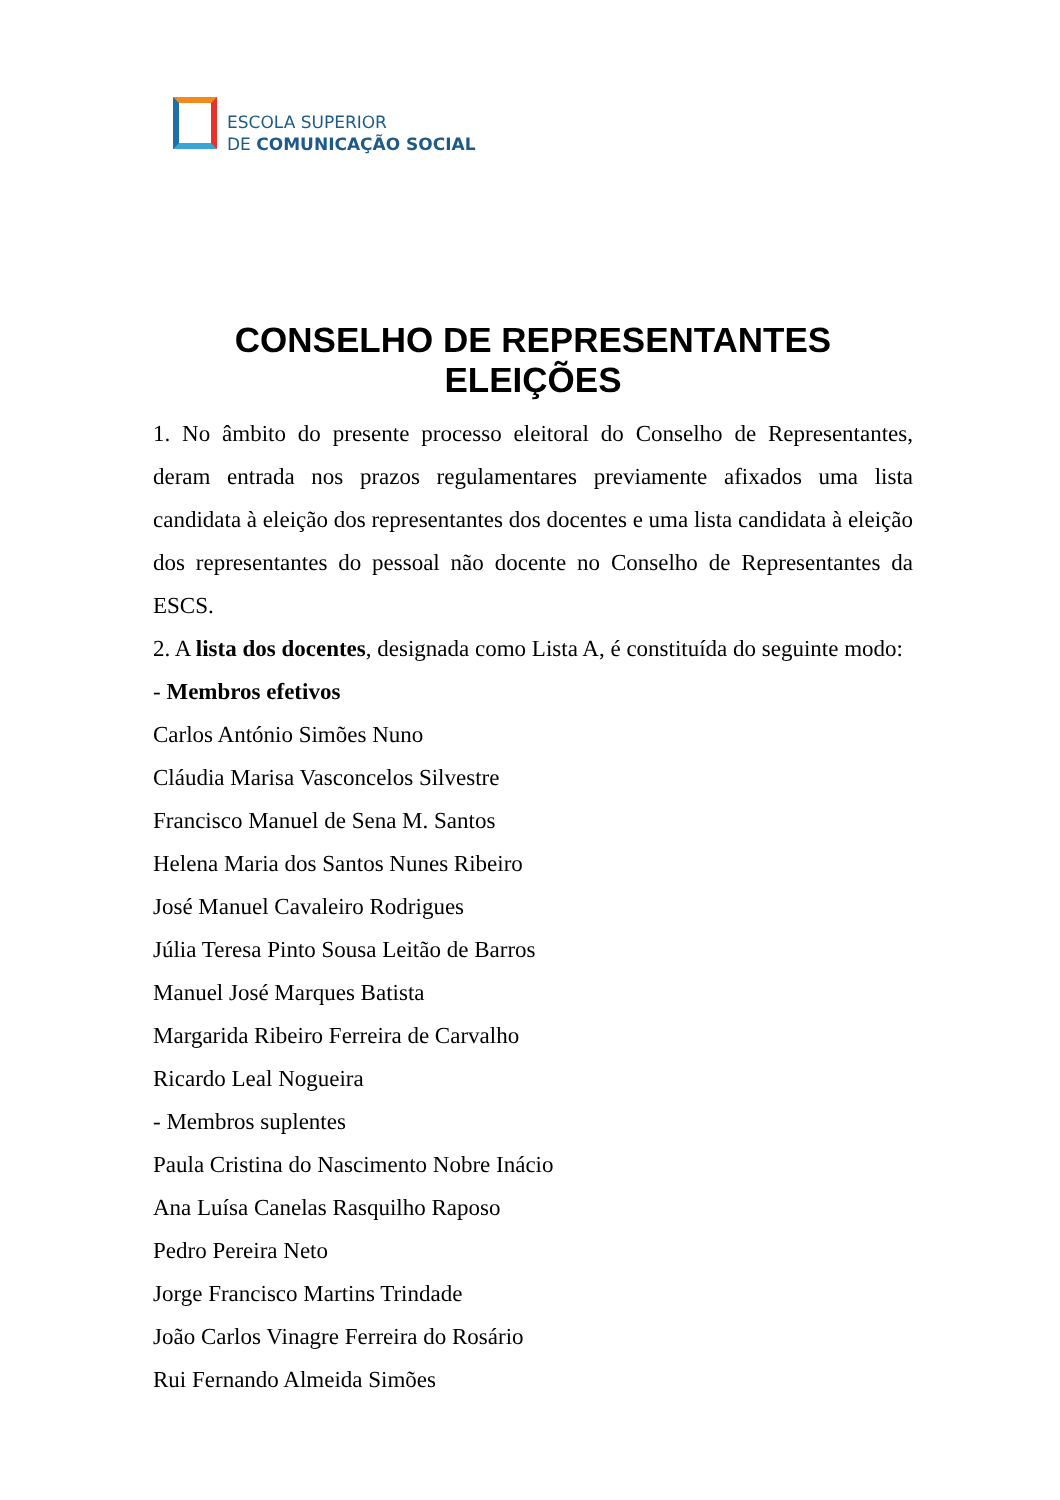ESCOLA SUPERIOR
DE COMUNICAÇÃO SOCIAL
CONSELHO DE REPRESENTANTES
ELEIÇÕES
1. No âmbito do presente processo eleitoral do Conselho de Representantes, deram entrada nos prazos regulamentares previamente afixados uma lista candidata à eleição dos representantes dos docentes e uma lista candidata à eleição dos representantes do pessoal não docente no Conselho de Representantes da ESCS.
2. A lista dos docentes, designada como Lista A, é constituída do seguinte modo:
- Membros efetivos
Carlos António Simões Nuno
Cláudia Marisa Vasconcelos Silvestre
Francisco Manuel de Sena M. Santos
Helena Maria dos Santos Nunes Ribeiro
José Manuel Cavaleiro Rodrigues
Júlia Teresa Pinto Sousa Leitão de Barros
Manuel José Marques Batista
Margarida Ribeiro Ferreira de Carvalho
Ricardo Leal Nogueira
- Membros suplentes
Paula Cristina do Nascimento Nobre Inácio
Ana Luísa Canelas Rasquilho Raposo
Pedro Pereira Neto
Jorge Francisco Martins Trindade
João Carlos Vinagre Ferreira do Rosário
Rui Fernando Almeida Simões